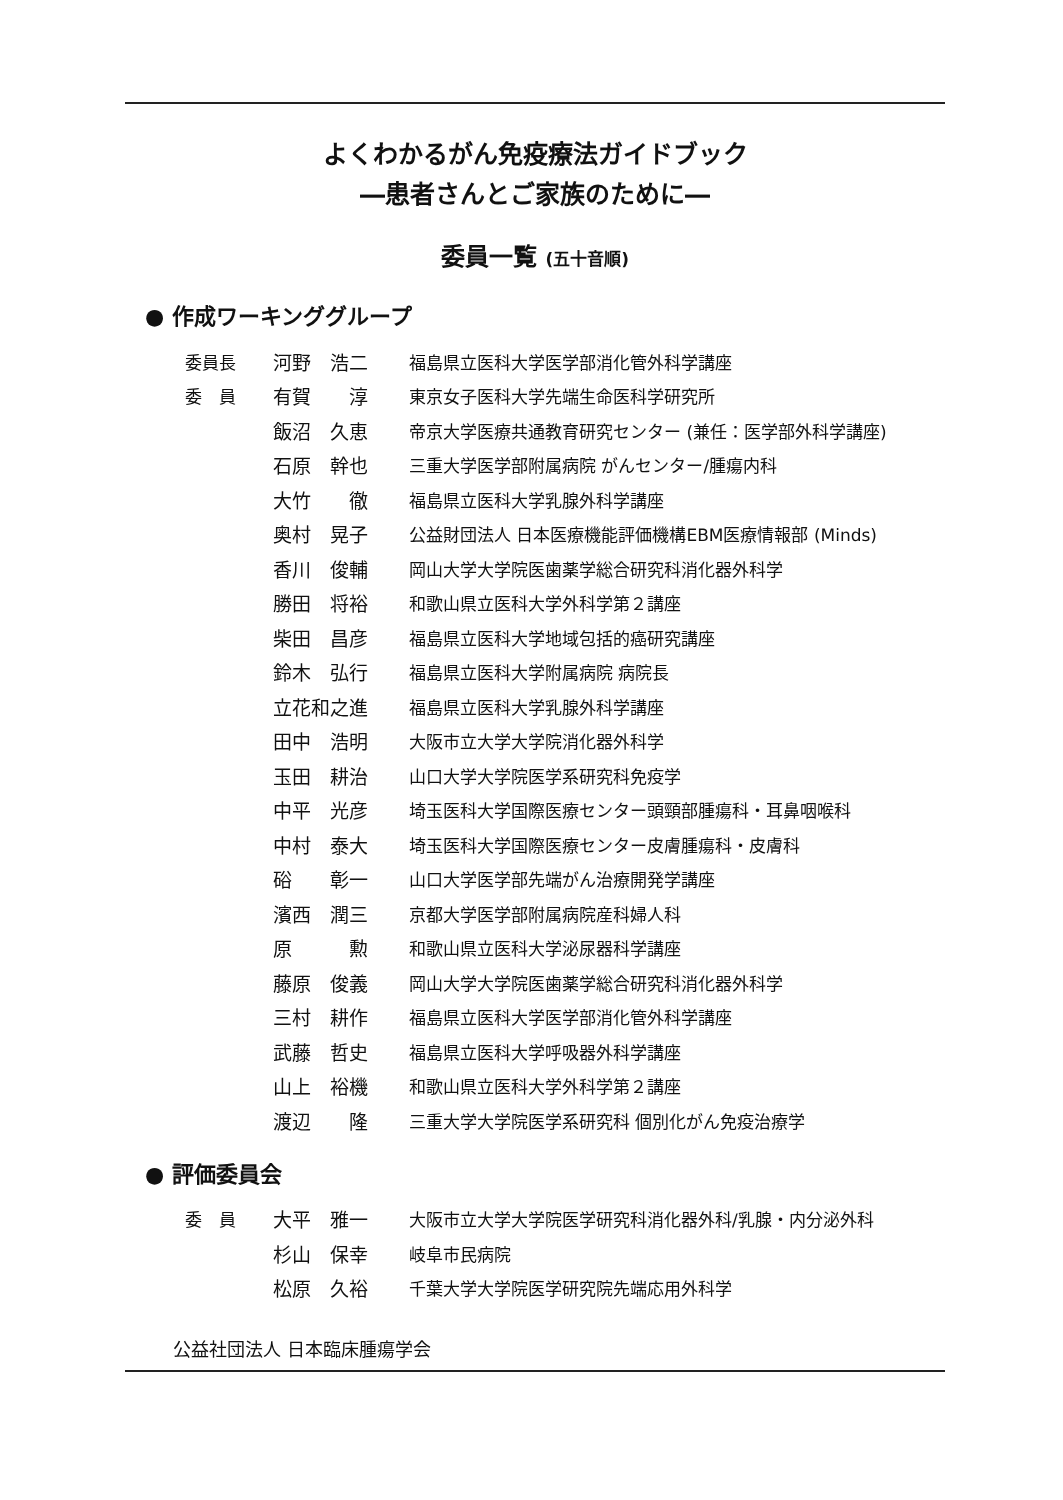よくわかるがん免疫療法ガイドブック
―患者さんとご家族のために―
委員一覧 (五十音順)
● 作成ワーキンググループ
| 委員長 | 河野 浩二 | 福島県立医科大学医学部消化管外科学講座 |
| 委 員 | 有賀 淳 | 東京女子医科大学先端生命医科学研究所 |
| | 飯沼 久恵 | 帝京大学医療共通教育研究センター (兼任：医学部外科学講座) |
| | 石原 幹也 | 三重大学医学部附属病院 がんセンター/腫瘍内科 |
| | 大竹 徹 | 福島県立医科大学乳腺外科学講座 |
| | 奥村 晃子 | 公益財団法人 日本医療機能評価機構EBM医療情報部 (Minds) |
| | 香川 俊輔 | 岡山大学大学院医歯薬学総合研究科消化器外科学 |
| | 勝田 将裕 | 和歌山県立医科大学外科学第２講座 |
| | 柴田 昌彦 | 福島県立医科大学地域包括的癌研究講座 |
| | 鈴木 弘行 | 福島県立医科大学附属病院 病院長 |
| | 立花和之進 | 福島県立医科大学乳腺外科学講座 |
| | 田中 浩明 | 大阪市立大学大学院消化器外科学 |
| | 玉田 耕治 | 山口大学大学院医学系研究科免疫学 |
| | 中平 光彦 | 埼玉医科大学国際医療センター頭頸部腫瘍科・耳鼻咽喉科 |
| | 中村 泰大 | 埼玉医科大学国際医療センター皮膚腫瘍科・皮膚科 |
| | 硲 彰一 | 山口大学医学部先端がん治療開発学講座 |
| | 濱西 潤三 | 京都大学医学部附属病院産科婦人科 |
| | 原 勲 | 和歌山県立医科大学泌尿器科学講座 |
| | 藤原 俊義 | 岡山大学大学院医歯薬学総合研究科消化器外科学 |
| | 三村 耕作 | 福島県立医科大学医学部消化管外科学講座 |
| | 武藤 哲史 | 福島県立医科大学呼吸器外科学講座 |
| | 山上 裕機 | 和歌山県立医科大学外科学第２講座 |
| | 渡辺 隆 | 三重大学大学院医学系研究科 個別化がん免疫治療学 |
● 評価委員会
| 委 員 | 大平 雅一 | 大阪市立大学大学院医学研究科消化器外科/乳腺・内分泌外科 |
| | 杉山 保幸 | 岐阜市民病院 |
| | 松原 久裕 | 千葉大学大学院医学研究院先端応用外科学 |
公益社団法人 日本臨床腫瘍学会